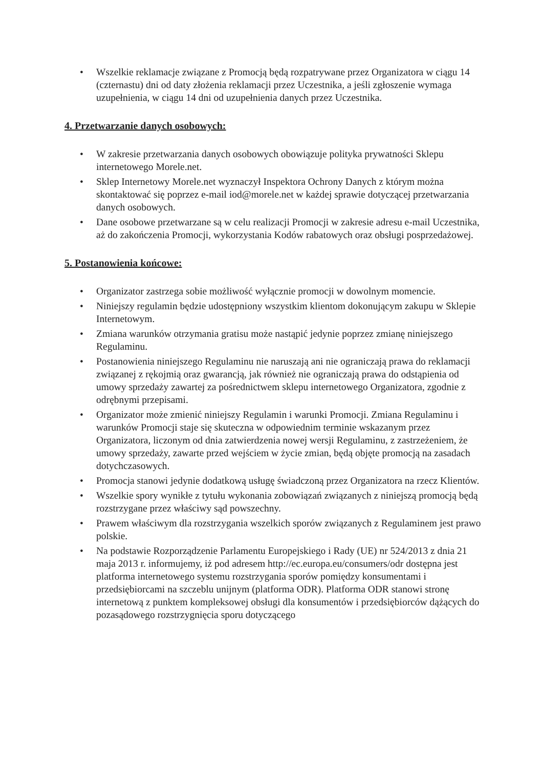• Wszelkie reklamacje związane z Promocją będą rozpatrywane przez Organizatora w ciągu 14 (czternastu) dni od daty złożenia reklamacji przez Uczestnika, a jeśli zgłoszenie wymaga uzupełnienia, w ciągu 14 dni od uzupełnienia danych przez Uczestnika.
4. Przetwarzanie danych osobowych:
• W zakresie przetwarzania danych osobowych obowiązuje polityka prywatności Sklepu internetowego Morele.net.
• Sklep Internetowy Morele.net wyznaczył Inspektora Ochrony Danych z którym można skontaktować się poprzez e-mail iod@morele.net w każdej sprawie dotyczącej przetwarzania danych osobowych.
• Dane osobowe przetwarzane są w celu realizacji Promocji w zakresie adresu e-mail Uczestnika, aż do zakończenia Promocji, wykorzystania Kodów rabatowych oraz obsługi posprzedażowej.
5. Postanowienia końcowe:
• Organizator zastrzega sobie możliwość wyłącznie promocji w dowolnym momencie.
• Niniejszy regulamin będzie udostępniony wszystkim klientom dokonującym zakupu w Sklepie Internetowym.
• Zmiana warunków otrzymania gratisu może nastąpić jedynie poprzez zmianę niniejszego Regulaminu.
• Postanowienia niniejszego Regulaminu nie naruszają ani nie ograniczają prawa do reklamacji związanej z rękojmią oraz gwarancją, jak również nie ograniczają prawa do odstąpienia od umowy sprzedaży zawartej za pośrednictwem sklepu internetowego Organizatora, zgodnie z odrębnymi przepisami.
• Organizator może zmienić niniejszy Regulamin i warunki Promocji. Zmiana Regulaminu i warunków Promocji staje się skuteczna w odpowiednim terminie wskazanym przez Organizatora, liczonym od dnia zatwierdzenia nowej wersji Regulaminu, z zastrzeżeniem, że umowy sprzedaży, zawarte przed wejściem w życie zmian, będą objęte promocją na zasadach dotychczasowych.
• Promocja stanowi jedynie dodatkową usługę świadczoną przez Organizatora na rzecz Klientów.
• Wszelkie spory wynikłe z tytułu wykonania zobowiązań związanych z niniejszą promocją będą rozstrzygane przez właściwy sąd powszechny.
• Prawem właściwym dla rozstrzygania wszelkich sporów związanych z Regulaminem jest prawo polskie.
• Na podstawie Rozporządzenie Parlamentu Europejskiego i Rady (UE) nr 524/2013 z dnia 21 maja 2013 r. informujemy, iż pod adresem http://ec.europa.eu/consumers/odr dostępna jest platforma internetowego systemu rozstrzygania sporów pomiędzy konsumentami i przedsiębiorcami na szczeblu unijnym (platforma ODR). Platforma ODR stanowi stronę internetową z punktem kompleksowej obsługi dla konsumentów i przedsiębiorców dążących do pozasądowego rozstrzygnięcia sporu dotyczącego